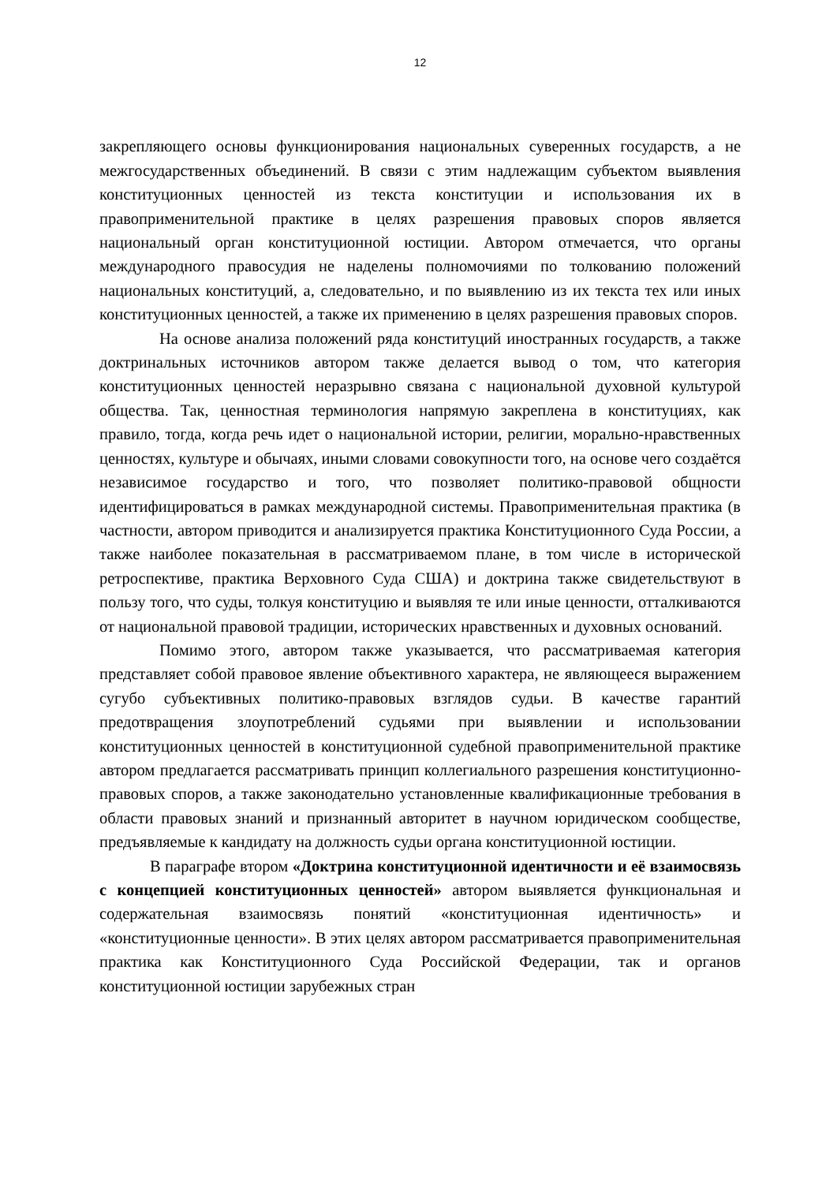12
закрепляющего основы функционирования национальных суверенных государств, а не межгосударственных объединений. В связи с этим надлежащим субъектом выявления конституционных ценностей из текста конституции и использования их в правоприменительной практике в целях разрешения правовых споров является национальный орган конституционной юстиции. Автором отмечается, что органы международного правосудия не наделены полномочиями по толкованию положений национальных конституций, а, следовательно, и по выявлению из их текста тех или иных конституционных ценностей, а также их применению в целях разрешения правовых споров.
На основе анализа положений ряда конституций иностранных государств, а также доктринальных источников автором также делается вывод о том, что категория конституционных ценностей неразрывно связана с национальной духовной культурой общества. Так, ценностная терминология напрямую закреплена в конституциях, как правило, тогда, когда речь идет о национальной истории, религии, морально-нравственных ценностях, культуре и обычаях, иными словами совокупности того, на основе чего создаётся независимое государство и того, что позволяет политико-правовой общности идентифицироваться в рамках международной системы. Правоприменительная практика (в частности, автором приводится и анализируется практика Конституционного Суда России, а также наиболее показательная в рассматриваемом плане, в том числе в исторической ретроспективе, практика Верховного Суда США) и доктрина также свидетельствуют в пользу того, что суды, толкуя конституцию и выявляя те или иные ценности, отталкиваются от национальной правовой традиции, исторических нравственных и духовных оснований.
Помимо этого, автором также указывается, что рассматриваемая категория представляет собой правовое явление объективного характера, не являющееся выражением сугубо субъективных политико-правовых взглядов судьи. В качестве гарантий предотвращения злоупотреблений судьями при выявлении и использовании конституционных ценностей в конституционной судебной правоприменительной практике автором предлагается рассматривать принцип коллегиального разрешения конституционно-правовых споров, а также законодательно установленные квалификационные требования в области правовых знаний и признанный авторитет в научном юридическом сообществе, предъявляемые к кандидату на должность судьи органа конституционной юстиции.
В параграфе втором «Доктрина конституционной идентичности и её взаимосвязь с концепцией конституционных ценностей» автором выявляется функциональная и содержательная взаимосвязь понятий «конституционная идентичность» и «конституционные ценности». В этих целях автором рассматривается правоприменительная практика как Конституционного Суда Российской Федерации, так и органов конституционной юстиции зарубежных стран